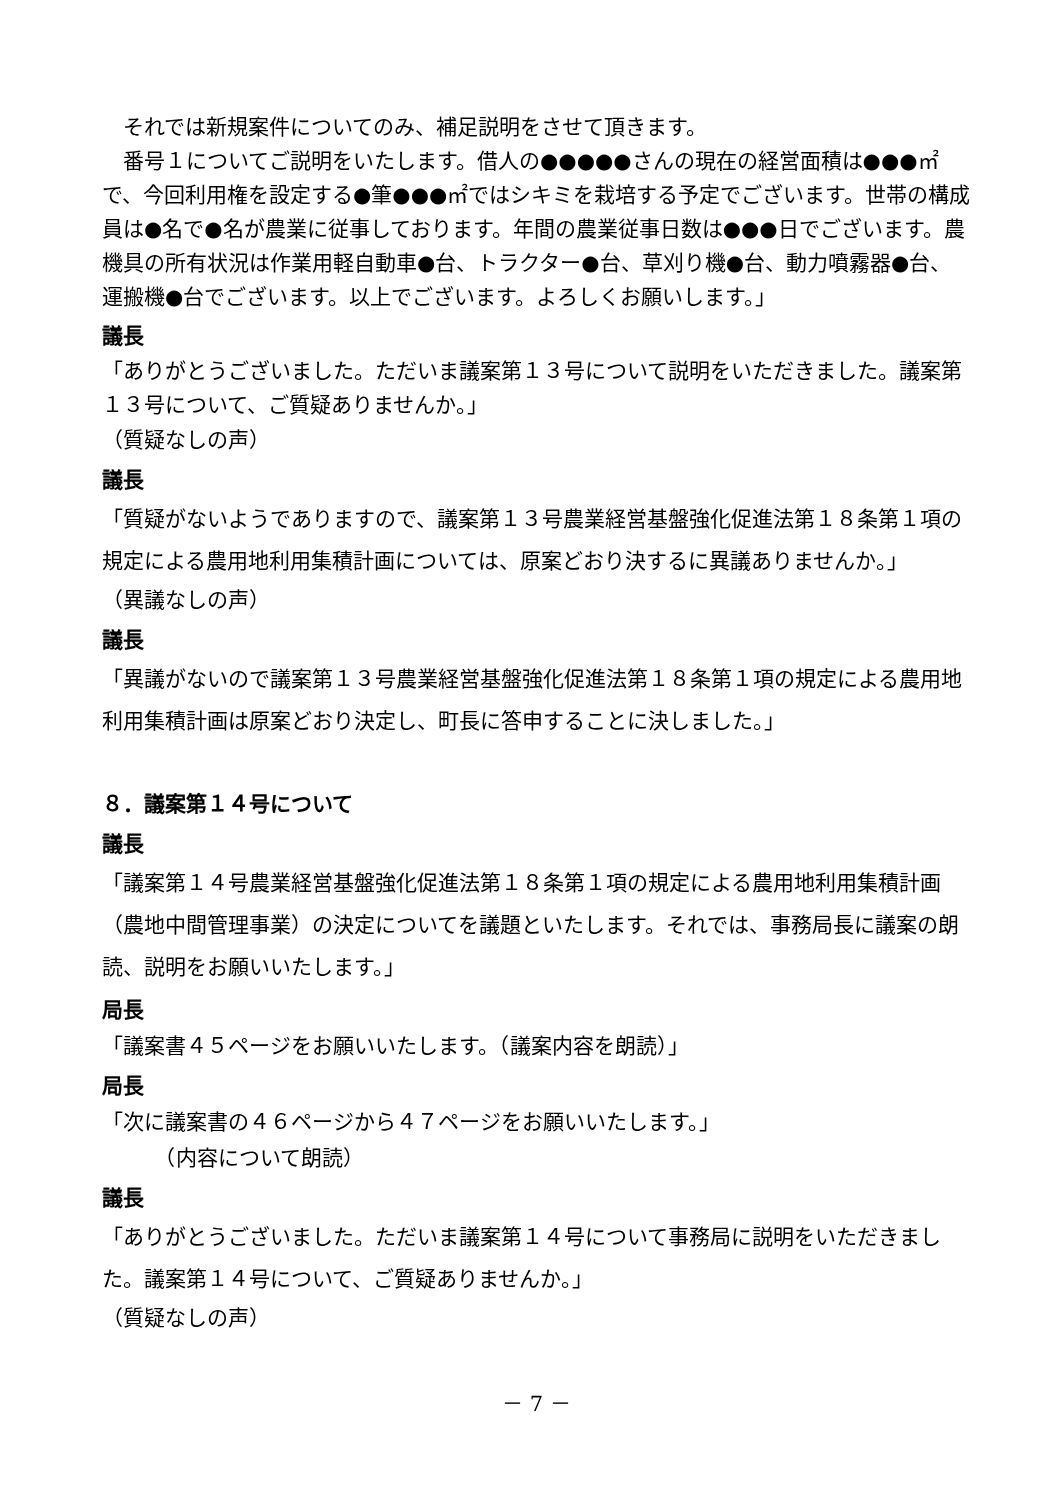それでは新規案件についてのみ、補足説明をさせて頂きます。
　番号１についてご説明をいたします。借人の●●●●●さんの現在の経営面積は●●●㎡で、今回利用権を設定する●筆●●●㎡ではシキミを栽培する予定でございます。世帯の構成員は●名で●名が農業に従事しております。年間の農業従事日数は●●●日でございます。農機具の所有状況は作業用軽自動車●台、トラクター●台、草刈り機●台、動力噴霧器●台、運搬機●台でございます。以上でございます。よろしくお願いします。」
議長
「ありがとうございました。ただいま議案第１３号について説明をいただきました。議案第１３号について、ご質疑ありませんか。」
（質疑なしの声）
議長
「質疑がないようでありますので、議案第１３号農業経営基盤強化促進法第１８条第１項の規定による農用地利用集積計画については、原案どおり決するに異議ありませんか。」
（異議なしの声）
議長
「異議がないので議案第１３号農業経営基盤強化促進法第１８条第１項の規定による農用地利用集積計画は原案どおり決定し、町長に答申することに決しました。」
８．議案第１４号について
議長
「議案第１４号農業経営基盤強化促進法第１８条第１項の規定による農用地利用集積計画（農地中間管理事業）の決定についてを議題といたします。それでは、事務局長に議案の朗読、説明をお願いいたします。」
局長
「議案書４５ページをお願いいたします。（議案内容を朗読）」
局長
「次に議案書の４６ページから４７ページをお願いいたします。」
　　　（内容について朗読）
議長
「ありがとうございました。ただいま議案第１４号について事務局に説明をいただきました。議案第１４号について、ご質疑ありませんか。」
（質疑なしの声）
－ 7 －